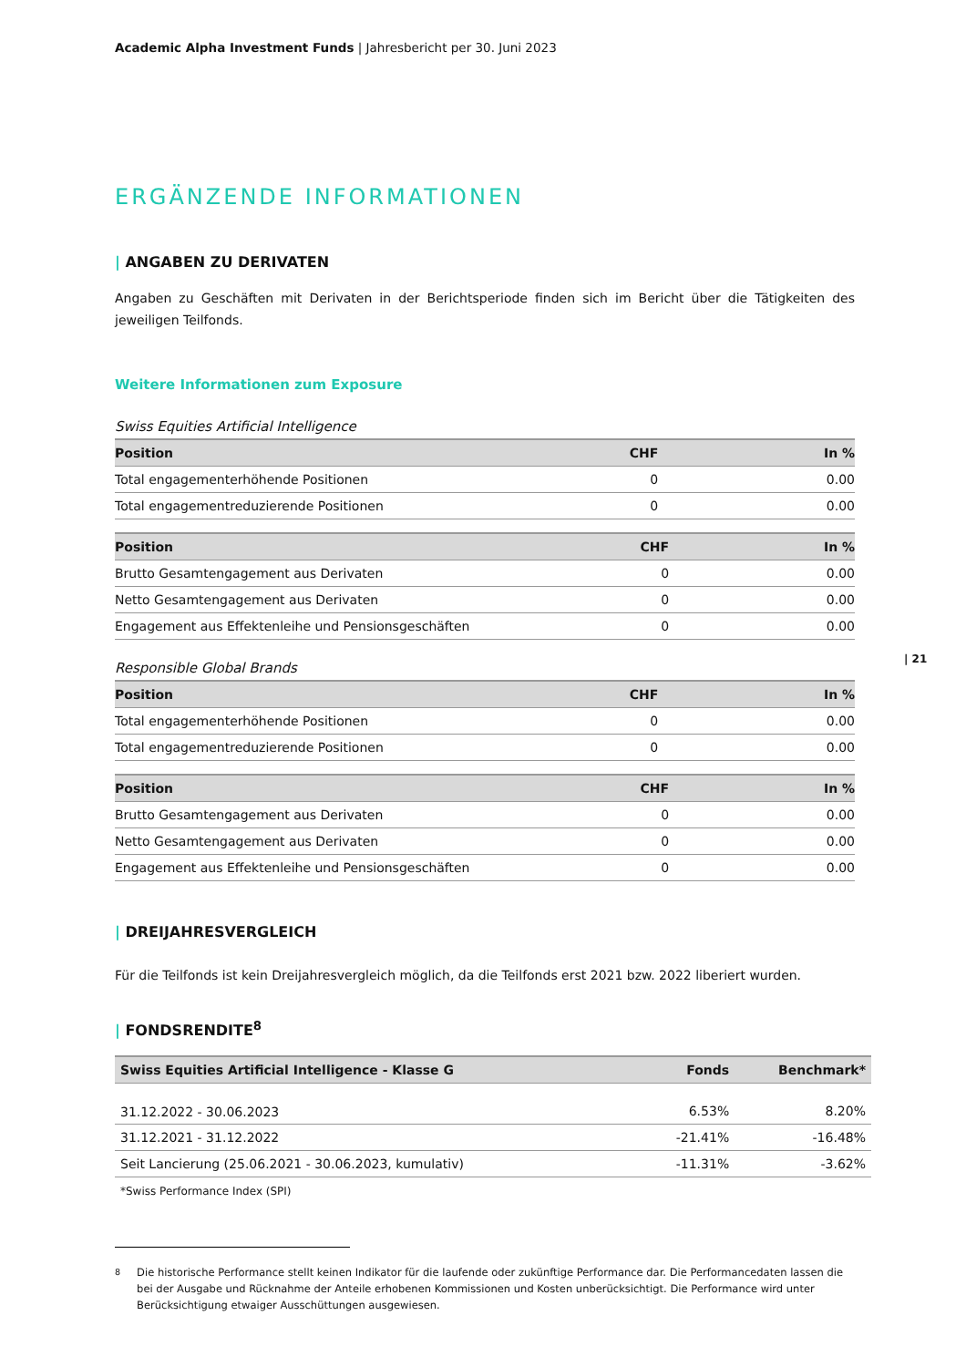Academic Alpha Investment Funds | Jahresbericht per 30. Juni 2023
ERGÄNZENDE INFORMATIONEN
| ANGABEN ZU DERIVATEN
Angaben zu Geschäften mit Derivaten in der Berichtsperiode finden sich im Bericht über die Tätigkeiten des jeweiligen Teilfonds.
Weitere Informationen zum Exposure
Swiss Equities Artificial Intelligence
| Position | CHF | In % |
| --- | --- | --- |
| Total engagementerhöhende Positionen | 0 | 0.00 |
| Total engagementreduzierende Positionen | 0 | 0.00 |
| Position | CHF | In % |
| --- | --- | --- |
| Brutto Gesamtengagement aus Derivaten | 0 | 0.00 |
| Netto Gesamtengagement aus Derivaten | 0 | 0.00 |
| Engagement aus Effektenleihe und Pensionsgeschäften | 0 | 0.00 |
Responsible Global Brands
| Position | CHF | In % |
| --- | --- | --- |
| Total engagementerhöhende Positionen | 0 | 0.00 |
| Total engagementreduzierende Positionen | 0 | 0.00 |
| Position | CHF | In % |
| --- | --- | --- |
| Brutto Gesamtengagement aus Derivaten | 0 | 0.00 |
| Netto Gesamtengagement aus Derivaten | 0 | 0.00 |
| Engagement aus Effektenleihe und Pensionsgeschäften | 0 | 0.00 |
| DREIJAHRESVERGLEICH
Für die Teilfonds ist kein Dreijahresvergleich möglich, da die Teilfonds erst 2021 bzw. 2022 liberiert wurden.
| FONDSRENDITE<sup>8</sup>
| Swiss Equities Artificial Intelligence - Klasse G | Fonds | Benchmark* |
| --- | --- | --- |
| 31.12.2022 - 30.06.2023 | 6.53% | 8.20% |
| 31.12.2021 - 31.12.2022 | -21.41% | -16.48% |
| Seit Lancierung (25.06.2021 - 30.06.2023, kumulativ) | -11.31% | -3.62% |
*Swiss Performance Index (SPI)
<sup>8</sup> Die historische Performance stellt keinen Indikator für die laufende oder zukünftige Performance dar. Die Performancedaten lassen die bei der Ausgabe und Rücknahme der Anteile erhobenen Kommissionen und Kosten unberücksichtigt. Die Performance wird unter Berücksichtigung etwaiger Ausschüttungen ausgewiesen.
| 21